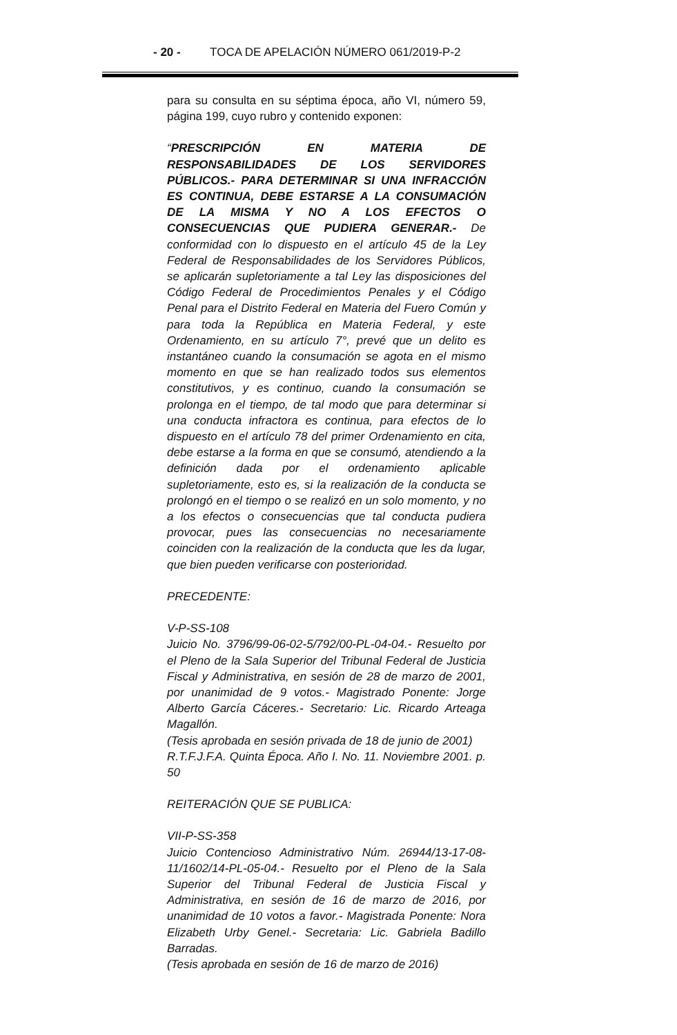- 20 - TOCA DE APELACIÓN NÚMERO 061/2019-P-2
para su consulta en su séptima época, año VI, número 59, página 199, cuyo rubro y contenido exponen:
“PRESCRIPCIÓN EN MATERIA DE RESPONSABILIDADES DE LOS SERVIDORES PÚBLICOS.- PARA DETERMINAR SI UNA INFRACCIÓN ES CONTINUA, DEBE ESTARSE A LA CONSUMACIÓN DE LA MISMA Y NO A LOS EFECTOS O CONSECUENCIAS QUE PUDIERA GENERAR.- De conformidad con lo dispuesto en el artículo 45 de la Ley Federal de Responsabilidades de los Servidores Públicos, se aplicarán supletoriamente a tal Ley las disposiciones del Código Federal de Procedimientos Penales y el Código Penal para el Distrito Federal en Materia del Fuero Común y para toda la República en Materia Federal, y este Ordenamiento, en su artículo 7°, prevé que un delito es instantáneo cuando la consumación se agota en el mismo momento en que se han realizado todos sus elementos constitutivos, y es continuo, cuando la consumación se prolonga en el tiempo, de tal modo que para determinar si una conducta infractora es continua, para efectos de lo dispuesto en el artículo 78 del primer Ordenamiento en cita, debe estarse a la forma en que se consumó, atendiendo a la definición dada por el ordenamiento aplicable supletoriamente, esto es, si la realización de la conducta se prolongó en el tiempo o se realizó en un solo momento, y no a los efectos o consecuencias que tal conducta pudiera provocar, pues las consecuencias no necesariamente coinciden con la realización de la conducta que les da lugar, que bien pueden verificarse con posterioridad.
PRECEDENTE:
V-P-SS-108
Juicio No. 3796/99-06-02-5/792/00-PL-04-04.- Resuelto por el Pleno de la Sala Superior del Tribunal Federal de Justicia Fiscal y Administrativa, en sesión de 28 de marzo de 2001, por unanimidad de 9 votos.- Magistrado Ponente: Jorge Alberto García Cáceres.- Secretario: Lic. Ricardo Arteaga Magallón.
(Tesis aprobada en sesión privada de 18 de junio de 2001)
R.T.F.J.F.A. Quinta Época. Año I. No. 11. Noviembre 2001. p. 50
REITERACIÓN QUE SE PUBLICA:
VII-P-SS-358
Juicio Contencioso Administrativo Núm. 26944/13-17-08-11/1602/14-PL-05-04.- Resuelto por el Pleno de la Sala Superior del Tribunal Federal de Justicia Fiscal y Administrativa, en sesión de 16 de marzo de 2016, por unanimidad de 10 votos a favor.- Magistrada Ponente: Nora Elizabeth Urby Genel.- Secretaria: Lic. Gabriela Badillo Barradas.
(Tesis aprobada en sesión de 16 de marzo de 2016)